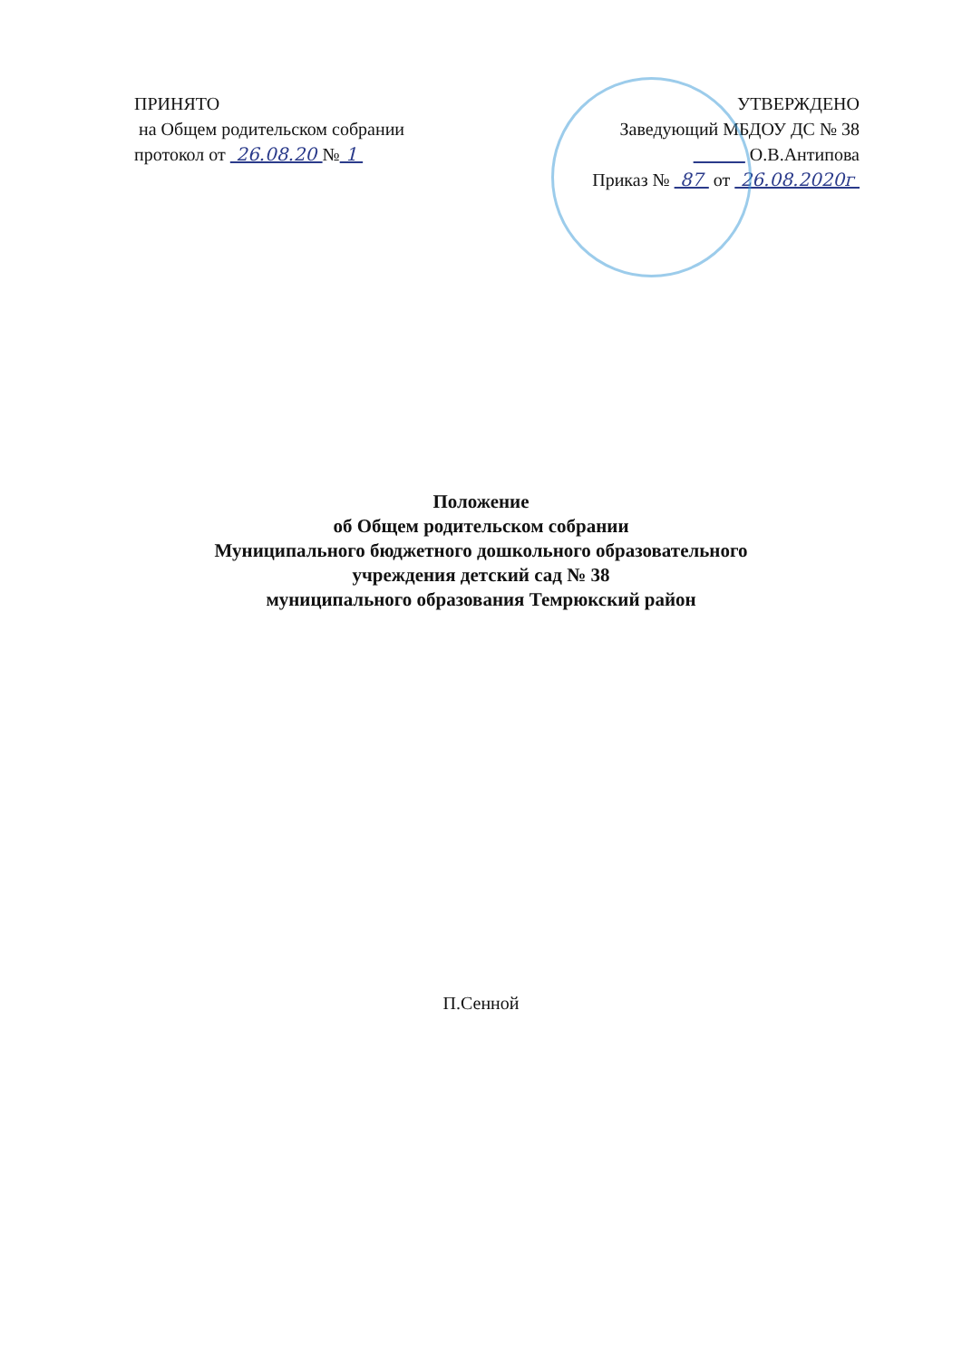ПРИНЯТО
на Общем родительском собрании
протокол от 26.08.20 № 1
УТВЕРЖДЕНО
Заведующий МБДОУ ДС № 38
О.В.Антипова
Приказ № 87 от 26.08.2020г
Положение
об Общем родительском собрании
Муниципального бюджетного дошкольного образовательного
учреждения детский сад № 38
муниципального образования Темрюкский район
П.Сенной